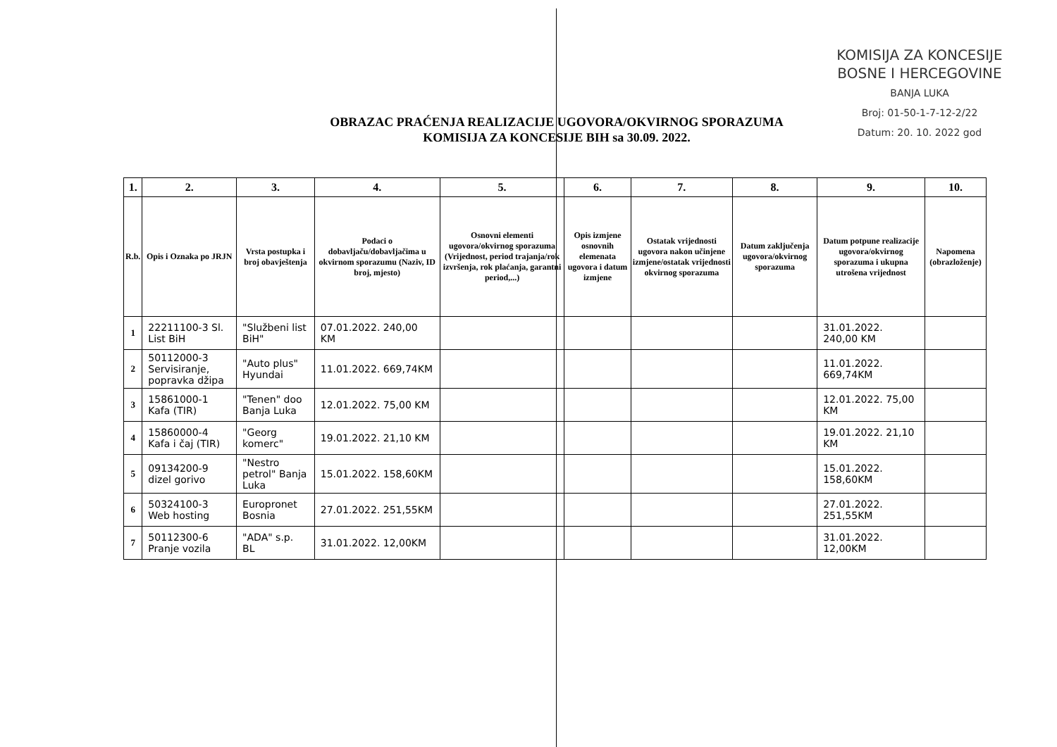KOMISIJA ZA KONCESIJE
BOSNE I HERCEGOVINE
BANJA LUKA
Broj: 01-50-1-7-12-2/22
Datum: 20. 10. 2022 god
OBRAZAC PRAĆENJA REALIZACIJE UGOVORA/OKVIRNOG SPORAZUMA
KOMISIJA ZA KONCESIJE BIH sa 30.09. 2022.
| 1. | 2. | 3. | 4. | 5. | 6. | 7. | 8. | 9. | 10. |
| --- | --- | --- | --- | --- | --- | --- | --- | --- | --- |
| R.b. | Opis i Oznaka po JRJN | Vrsta postupka i broj obavještenja | Podaci o dobavljaču/dobavljačima u okvirnom sporazumu (Naziv, ID broj, mjesto) | Osnovni elementi ugovora/okvirnog sporazuma (Vrijednost, period trajanja/rok izvršenja, rok plaćanja, garantni period,...) | Opis izmjene osnovnih elemenata ugovora i datum izmjene | Ostatak vrijednosti ugovora nakon učinjene izmjene/ostatak vrijednosti okvirnog sporazuma | Datum zaključenja ugovora/okvirnog sporazuma | Datum potpune realizacije ugovora/okvirnog sporazuma i ukupna utrošena vrijednost | Napomena (obrazloženje) |
| 1 | 22211100-3 Sl. List BiH | "Službeni list BiH" | 07.01.2022. 240,00 KM | | | | | 31.01.2022. 240,00 KM | |
| 2 | 50112000-3 Servisiranje, popravka džipa | "Auto plus" Hyundai | 11.01.2022. 669,74KM | | | | | 11.01.2022. 669,74KM | |
| 3 | 15861000-1 Kafa (TIR) | "Tenen" doo Banja Luka | 12.01.2022. 75,00 KM | | | | | 12.01.2022. 75,00 KM | |
| 4 | 15860000-4 Kafa i čaj (TIR) | "Georg komerc" | 19.01.2022. 21,10 KM | | | | | 19.01.2022. 21,10 KM | |
| 5 | 09134200-9 dizel gorivo | "Nestro petrol" Banja Luka | 15.01.2022. 158,60KM | | | | | 15.01.2022. 158,60KM | |
| 6 | 50324100-3 Web hosting | Europronet Bosnia | 27.01.2022. 251,55KM | | | | | 27.01.2022. 251,55KM | |
| 7 | 50112300-6 Pranje vozila | "ADA" s.p. BL | 31.01.2022. 12,00KM | | | | | 31.01.2022. 12,00KM | |